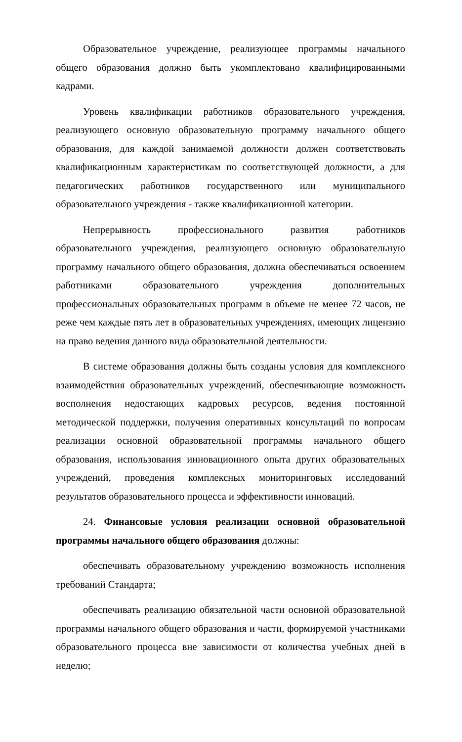Образовательное учреждение, реализующее программы начального общего образования должно быть укомплектовано квалифицированными кадрами.
Уровень квалификации работников образовательного учреждения, реализующего основную образовательную программу начального общего образования, для каждой занимаемой должности должен соответствовать квалификационным характеристикам по соответствующей должности, а для педагогических работников государственного или муниципального образовательного учреждения - также квалификационной категории.
Непрерывность профессионального развития работников образовательного учреждения, реализующего основную образовательную программу начального общего образования, должна обеспечиваться освоением работниками образовательного учреждения дополнительных профессиональных образовательных программ в объеме не менее 72 часов, не реже чем каждые пять лет в образовательных учреждениях, имеющих лицензию на право ведения данного вида образовательной деятельности.
В системе образования должны быть созданы условия для комплексного взаимодействия образовательных учреждений, обеспечивающие возможность восполнения недостающих кадровых ресурсов, ведения постоянной методической поддержки, получения оперативных консультаций по вопросам реализации основной образовательной программы начального общего образования, использования инновационного опыта других образовательных учреждений, проведения комплексных мониторинговых исследований результатов образовательного процесса и эффективности инноваций.
24. Финансовые условия реализации основной образовательной программы начального общего образования должны:
обеспечивать образовательному учреждению возможность исполнения требований Стандарта;
обеспечивать реализацию обязательной части основной образовательной программы начального общего образования и части, формируемой участниками образовательного процесса вне зависимости от количества учебных дней в неделю;